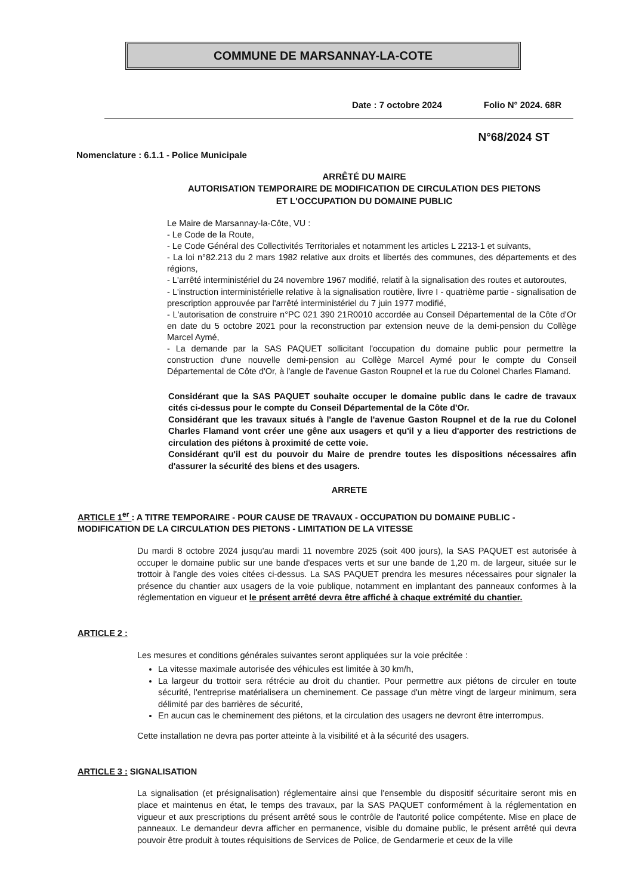COMMUNE DE MARSANNAY-LA-COTE
Date : 7 octobre 2024 Folio N° 2024. 68R
N°68/2024 ST
Nomenclature : 6.1.1 - Police Municipale
ARRÊTÉ DU MAIRE
AUTORISATION TEMPORAIRE DE MODIFICATION DE CIRCULATION DES PIETONS
ET L'OCCUPATION DU DOMAINE PUBLIC
Le Maire de Marsannay-la-Côte, VU :
- Le Code de la Route,
- Le Code Général des Collectivités Territoriales et notamment les articles L 2213-1 et suivants,
- La loi n°82.213 du 2 mars 1982 relative aux droits et libertés des communes, des départements et des régions,
- L'arrêté interministériel du 24 novembre 1967 modifié, relatif à la signalisation des routes et autoroutes,
- L'instruction interministérielle relative à la signalisation routière, livre I - quatrième partie - signalisation de prescription approuvée par l'arrêté interministériel du 7 juin 1977 modifié,
- L'autorisation de construire n°PC 021 390 21R0010 accordée au Conseil Départemental de la Côte d'Or en date du 5 octobre 2021 pour la reconstruction par extension neuve de la demi-pension du Collège Marcel Aymé,
- La demande par la SAS PAQUET sollicitant l'occupation du domaine public pour permettre la construction d'une nouvelle demi-pension au Collège Marcel Aymé pour le compte du Conseil Départemental de Côte d'Or, à l'angle de l'avenue Gaston Roupnel et la rue du Colonel Charles Flamand.
Considérant que la SAS PAQUET souhaite occuper le domaine public dans le cadre de travaux cités ci-dessus pour le compte du Conseil Départemental de la Côte d'Or.
Considérant que les travaux situés à l'angle de l'avenue Gaston Roupnel et de la rue du Colonel Charles Flamand vont créer une gêne aux usagers et qu'il y a lieu d'apporter des restrictions de circulation des piétons à proximité de cette voie.
Considérant qu'il est du pouvoir du Maire de prendre toutes les dispositions nécessaires afin d'assurer la sécurité des biens et des usagers.
ARRETE
ARTICLE 1<sup>er</sup> : A TITRE TEMPORAIRE - POUR CAUSE DE TRAVAUX - OCCUPATION DU DOMAINE PUBLIC - MODIFICATION DE LA CIRCULATION DES PIETONS - LIMITATION DE LA VITESSE
Du mardi 8 octobre 2024 jusqu'au mardi 11 novembre 2025 (soit 400 jours), la SAS PAQUET est autorisée à occuper le domaine public sur une bande d'espaces verts et sur une bande de 1,20 m. de largeur, située sur le trottoir à l'angle des voies citées ci-dessus. La SAS PAQUET prendra les mesures nécessaires pour signaler la présence du chantier aux usagers de la voie publique, notamment en implantant des panneaux conformes à la réglementation en vigueur et le présent arrêté devra être affiché à chaque extrémité du chantier.
ARTICLE 2 :
Les mesures et conditions générales suivantes seront appliquées sur la voie précitée :
La vitesse maximale autorisée des véhicules est limitée à 30 km/h,
La largeur du trottoir sera rétrécie au droit du chantier. Pour permettre aux piétons de circuler en toute sécurité, l'entreprise matérialisera un cheminement. Ce passage d'un mètre vingt de largeur minimum, sera délimité par des barrières de sécurité,
En aucun cas le cheminement des piétons, et la circulation des usagers ne devront être interrompus.
Cette installation ne devra pas porter atteinte à la visibilité et à la sécurité des usagers.
ARTICLE 3 : SIGNALISATION
La signalisation (et présignalisation) réglementaire ainsi que l'ensemble du dispositif sécuritaire seront mis en place et maintenus en état, le temps des travaux, par la SAS PAQUET conformément à la réglementation en vigueur et aux prescriptions du présent arrêté sous le contrôle de l'autorité police compétente. Mise en place de panneaux. Le demandeur devra afficher en permanence, visible du domaine public, le présent arrêté qui devra pouvoir être produit à toutes réquisitions de Services de Police, de Gendarmerie et ceux de la ville